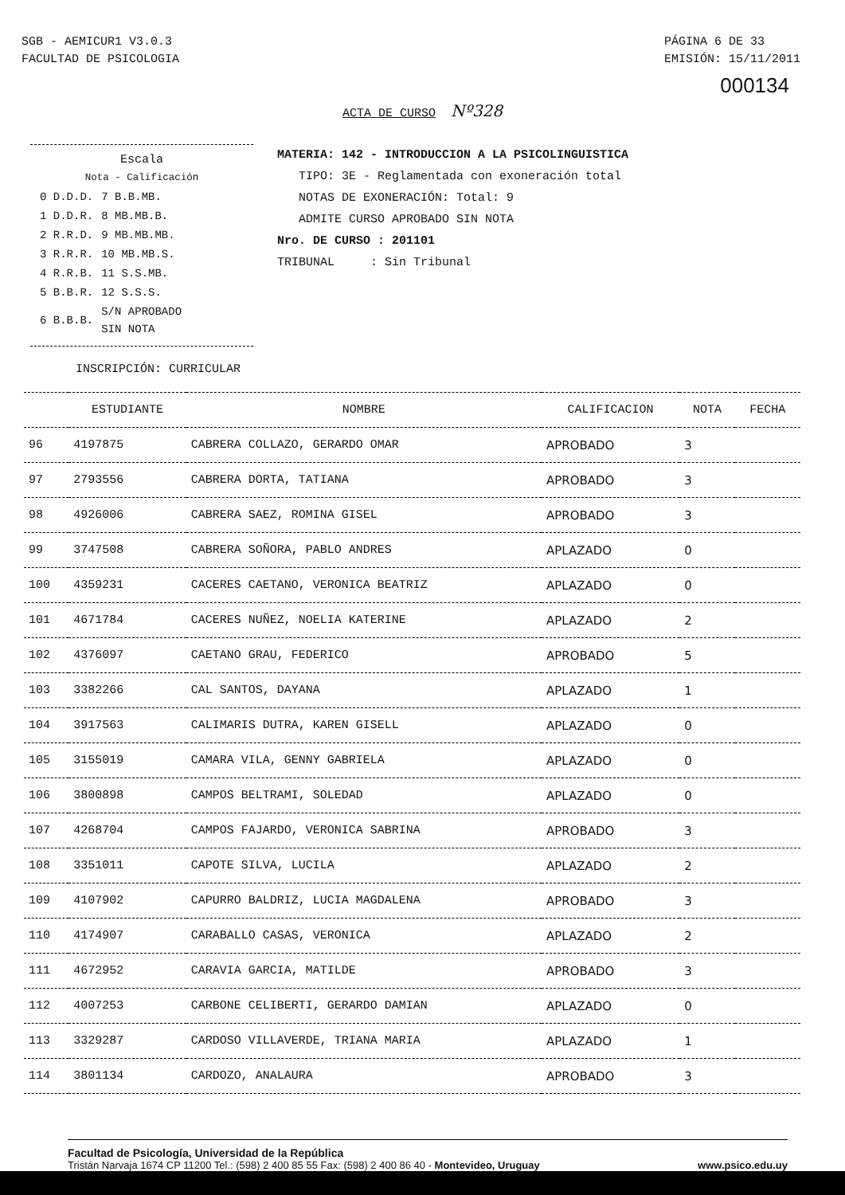SGB - AEMICUR1 V3.0.3
FACULTAD DE PSICOLOGIA
PÁGINA 6 DE 33
EMISIÓN: 15/11/2011
000134
ACTA DE CURSO Nº328
Escala
Nota - Calificación
| 0 D.D.D. | 7 B.B.MB. |
| 1 D.D.R. | 8 MB.MB.B. |
| 2 R.R.D. | 9 MB.MB.MB. |
| 3 R.R.R. | 10 MB.MB.S. |
| 4 R.R.B. | 11 S.S.MB. |
| 5 B.B.R. | 12 S.S.S. |
| 6 B.B.B. | S/N APROBADO SIN NOTA |
MATERIA: 142 - INTRODUCCION A LA PSICOLINGUISTICA
TIPO: 3E - Reglamentada con exoneración total
NOTAS DE EXONERACIÓN: Total: 9
ADMITE CURSO APROBADO SIN NOTA
Nro. DE CURSO : 201101
TRIBUNAL : Sin Tribunal
INSCRIPCIÓN: CURRICULAR
| | ESTUDIANTE | NOMBRE | CALIFICACION | NOTA | FECHA |
| --- | --- | --- | --- | --- | --- |
| 96 | 4197875 | CABRERA COLLAZO, GERARDO OMAR | APROBADO | 3 | |
| 97 | 2793556 | CABRERA DORTA, TATIANA | APROBADO | 3 | |
| 98 | 4926006 | CABRERA SAEZ, ROMINA GISEL | APROBADO | 3 | |
| 99 | 3747508 | CABRERA SOÑORA, PABLO ANDRES | APLAZADO | 0 | |
| 100 | 4359231 | CACERES CAETANO, VERONICA BEATRIZ | APLAZADO | 0 | |
| 101 | 4671784 | CACERES NUÑEZ, NOELIA KATERINE | APLAZADO | 2 | |
| 102 | 4376097 | CAETANO GRAU, FEDERICO | APROBADO | 5 | |
| 103 | 3382266 | CAL SANTOS, DAYANA | APLAZADO | 1 | |
| 104 | 3917563 | CALIMARIS DUTRA, KAREN GISELL | APLAZADO | 0 | |
| 105 | 3155019 | CAMARA VILA, GENNY GABRIELA | APLAZADO | 0 | |
| 106 | 3800898 | CAMPOS BELTRAMI, SOLEDAD | APLAZADO | 0 | |
| 107 | 4268704 | CAMPOS FAJARDO, VERONICA SABRINA | APROBADO | 3 | |
| 108 | 3351011 | CAPOTE SILVA, LUCILA | APLAZADO | 2 | |
| 109 | 4107902 | CAPURRO BALDRIZ, LUCIA MAGDALENA | APROBADO | 3 | |
| 110 | 4174907 | CARABALLO CASAS, VERONICA | APLAZADO | 2 | |
| 111 | 4672952 | CARAVIA GARCIA, MATILDE | APROBADO | 3 | |
| 112 | 4007253 | CARBONE CELIBERTI, GERARDO DAMIAN | APLAZADO | 0 | |
| 113 | 3329287 | CARDOSO VILLAVERDE, TRIANA MARIA | APLAZADO | 1 | |
| 114 | 3801134 | CARDOZO, ANALAURA | APROBADO | 3 | |
Facultad de Psicología, Universidad de la República
Tristán Narvaja 1674 CP 11200 Tel.: (598) 2 400 85 55 Fax: (598) 2 400 86 40 - Montevideo, Uruguay
www.psico.edu.uy